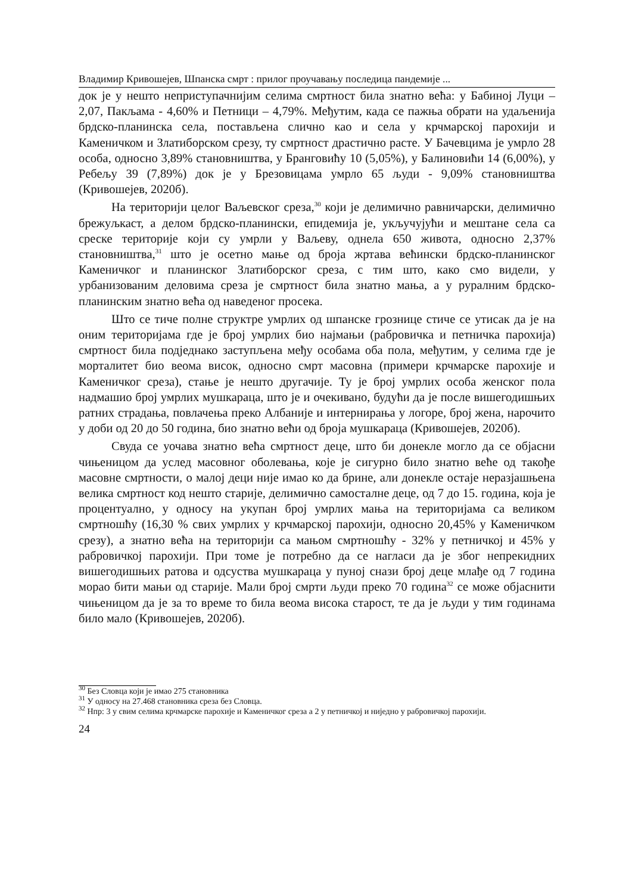Владимир Кривошејев, Шпанска смрт : прилог проучавању последица пандемије ...
док је у нешто неприступачнијим селима смртност била знатно већа: у Бабиној Луци – 2,07, Пакљама - 4,60% и Петници – 4,79%. Међутим, када се пажња обрати на удаљенија брдско-планинска села, постављена слично као и села у крчмарској парохији и Каменичком и Златиборском срезу, ту смртност драстично расте. У Бачевцима је умрло 28 особа, односно 3,89% становништва, у Бранговићу 10 (5,05%), у Балиновићи 14 (6,00%), у Ребељу 39 (7,89%) док је у Брезовицама умрло 65 људи - 9,09% становништва (Кривошејев, 2020б).
На територији целог Ваљевског среза,<sup>30</sup> који је делимично равничарски, делимично брежуљкаст, а делом брдско-планински, епидемија је, укључујући и мештане села са среске територије који су умрли у Ваљеву, однела 650 живота, односно 2,37% становништва,<sup>31</sup> што је осетно мање од броја жртава већински брдско-планинског Каменичког и планинског Златиборског среза, с тим што, како смо видели, у урбанизованим деловима среза је смртност била знатно мања, а у руралним брдско-планинским знатно већа од наведеног просека.
Што се тиче полне структре умрлих од шпанске грознице стиче се утисак да је на оним територијама где је број умрлих био најмањи (рабровичка и петничка парохија) смртност била подједнако заступљена међу особама оба пола, међутим, у селима где је морталитет био веома висок, односно смрт масовна (примери крчмарске парохије и Каменичког среза), стање је нешто другачије. Ту је број умрлих особа женског пола надмашио број умрлих мушкараца, што је и очекивано, будући да је после вишегодишњих ратних страдања, повлачења преко Албаније и интернирања у логоре, број жена, нарочито у доби од 20 до 50 година, био знатно већи од броја мушкараца (Кривошејев, 2020б).
Свуда се уочава знатно већа смртност деце, што би донекле могло да се објасни чињеницом да услед масовног оболевања, које је сигурно било знатно веће од такође масовне смртности, о малој деци није имао ко да брине, али донекле остаје неразјашњена велика смртност код нешто старије, делимично самосталне деце, од 7 до 15. година, која је процентуално, у односу на укупан број умрлих мања на територијама са великом смртношћу (16,30 % свих умрлих у крчмарској парохији, односно 20,45% у Каменичком срезу), а знатно већа на територији са мањом смртношћу - 32% у петничкој и 45% у рабровичкој парохији. При томе је потребно да се нагласи да је због непрекидних вишегодишњих ратова и одсуства мушкараца у пуној снази број деце млађе од 7 година морао бити мањи од старије. Мали број смрти људи преко 70 година<sup>32</sup> се може објаснити чињеницом да је за то време то била веома висока старост, те да је људи у тим годинама било мало (Кривошејев, 2020б).
<sup>30</sup> Без Словца који је имао 275 становника
<sup>31</sup> У односу на 27.468 становника среза без Словца.
<sup>32</sup> Нпр: 3 у свим селима крчмарске парохије и Каменичког среза а 2 у петничкој и ниједно у рабровичкој парохији.
24